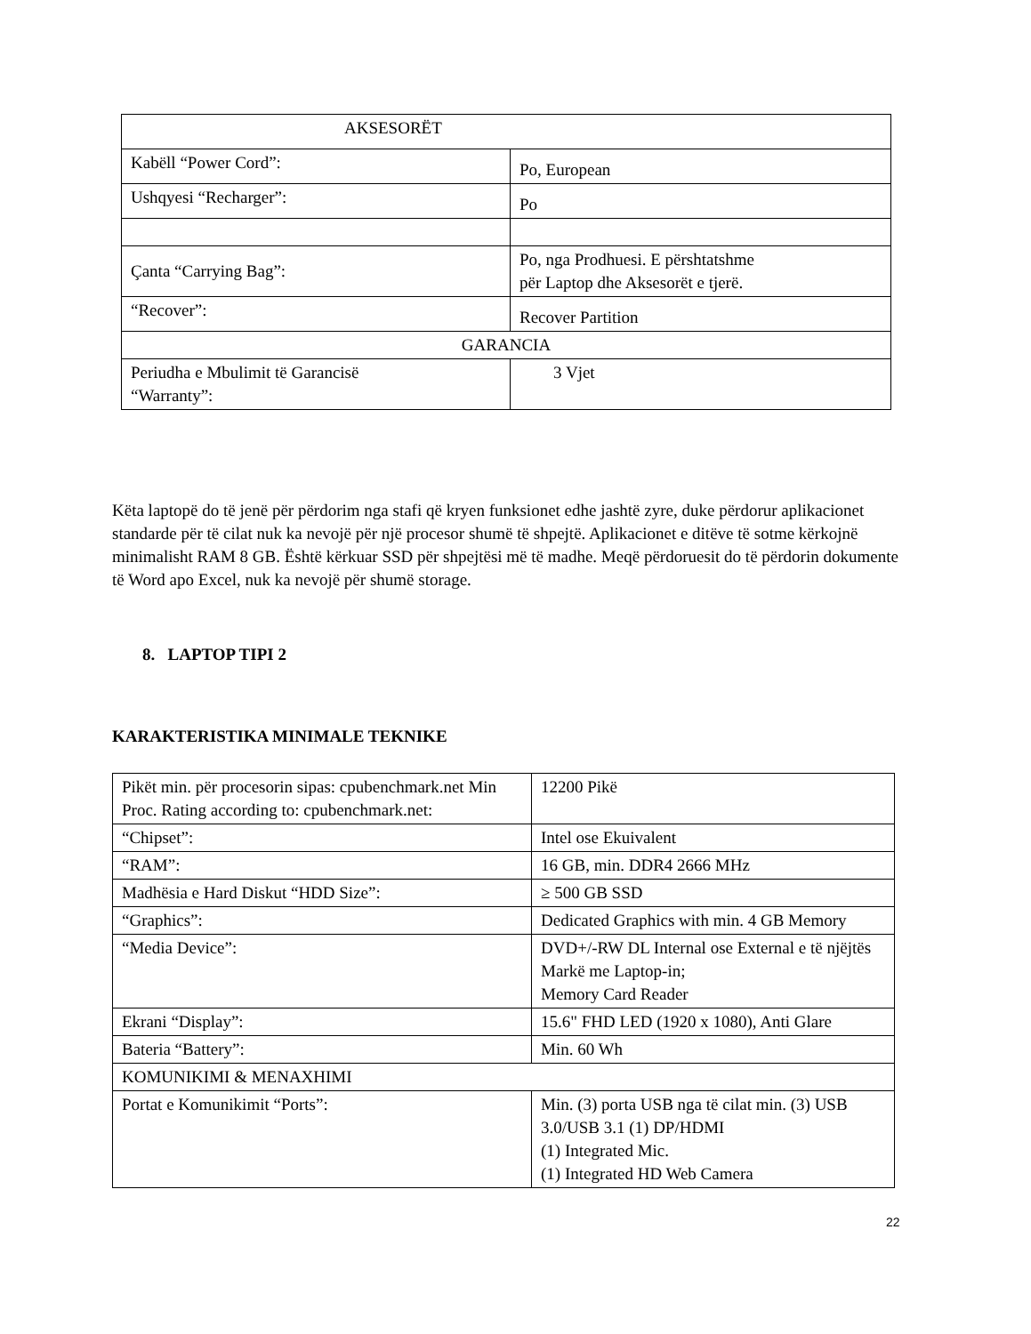| AKSESORËT | |
| Kabëll “Power Cord”: | Po, European |
| Ushqyesi “Recharger”: | Po |
| Çanta “Carrying Bag”: | Po, nga Prodhuesi. E përshtatshme për Laptop dhe Aksesorët e tjerë. |
| “Recover”: | Recover Partition |
| GARANCIA | |
| Periudha e Mbulimit të Garancisë “Warranty”: | 3 Vjet |
Këta laptopë do të jenë për përdorim nga stafi që kryen funksionet edhe jashtë zyre, duke përdorur aplikacionet standarde për të cilat nuk ka nevojë për një procesor shumë të shpejtë. Aplikacionet e ditëve të sotme kërkojnë minimalisht RAM 8 GB. Është kërkuar SSD për shpejtësi më të madhe. Meqë përdoruesit do të përdorin dokumente të Word apo Excel, nuk ka nevojë për shumë storage.
8. LAPTOP TIPI 2
KARAKTERISTIKA MINIMALE TEKNIKE
| Pikët min. për procesorin sipas: cpubenchmark.net Min Proc. Rating according to: cpubenchmark.net: | 12200 Pikë |
| “Chipset”: | Intel ose Ekuivalent |
| “RAM”: | 16 GB, min. DDR4 2666 MHz |
| Madhësia e Hard Diskut “HDD Size”: | ≥ 500 GB SSD |
| “Graphics”: | Dedicated Graphics with min. 4 GB Memory |
| “Media Device”: | DVD+/-RW DL Internal ose External e të njëjtës Markë me Laptop-in; Memory Card Reader |
| Ekrani “Display”: | 15.6" FHD LED (1920 x 1080), Anti Glare |
| Bateria “Battery”: | Min. 60 Wh |
| KOMUNIKIMI & MENAXHIMI | |
| Portat e Komunikimit “Ports”: | Min. (3) porta USB nga të cilat min. (3) USB 3.0/USB 3.1 (1) DP/HDMI (1) Integrated Mic. (1) Integrated HD Web Camera |
22